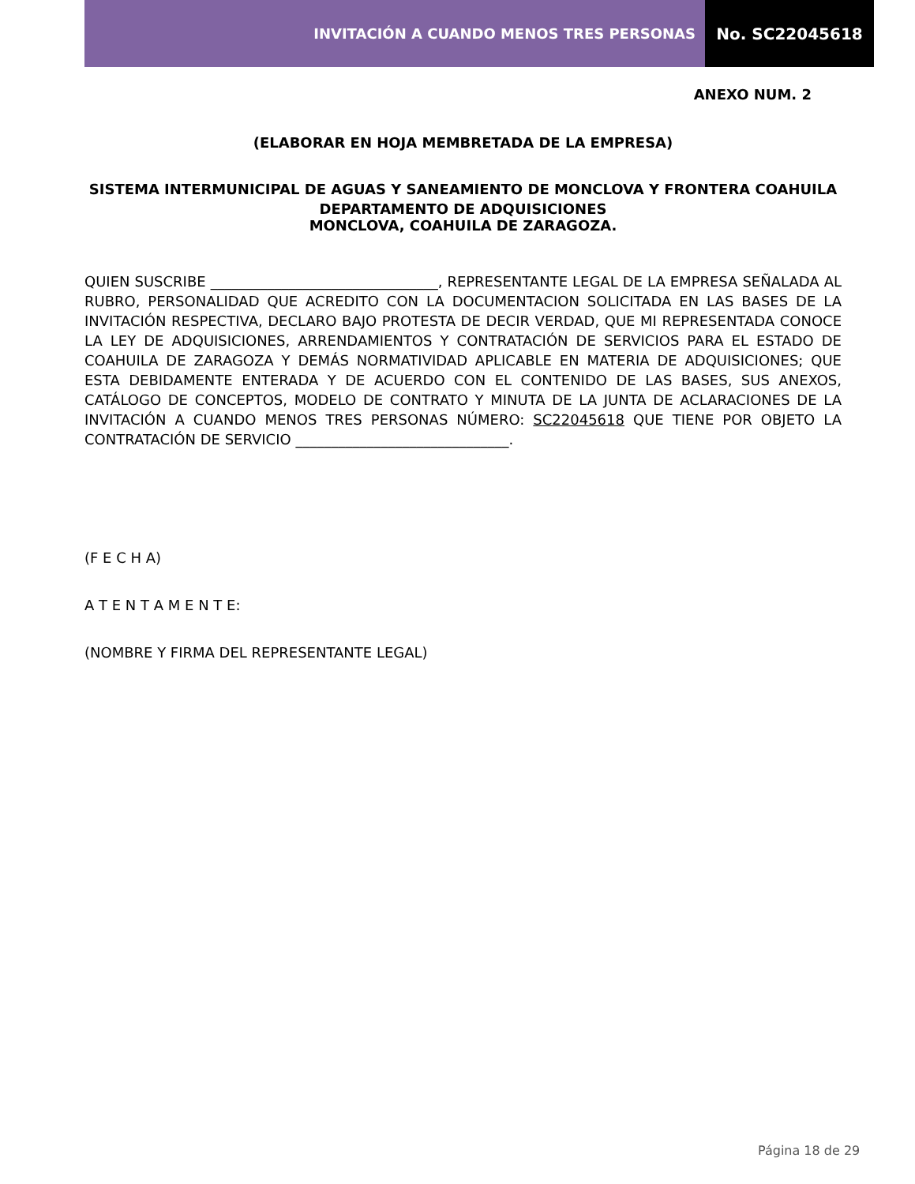INVITACIÓN A CUANDO MENOS TRES PERSONAS
No. SC22045618
ANEXO NUM. 2
(ELABORAR EN HOJA MEMBRETADA DE LA EMPRESA)
SISTEMA INTERMUNICIPAL DE AGUAS Y SANEAMIENTO DE MONCLOVA Y FRONTERA COAHUILA
DEPARTAMENTO DE ADQUISICIONES
MONCLOVA, COAHUILA DE ZARAGOZA.
QUIEN SUSCRIBE ________________________________, REPRESENTANTE LEGAL DE LA EMPRESA SEÑALADA AL RUBRO, PERSONALIDAD QUE ACREDITO CON LA DOCUMENTACION SOLICITADA EN LAS BASES DE LA INVITACIÓN RESPECTIVA, DECLARO BAJO PROTESTA DE DECIR VERDAD, QUE MI REPRESENTADA CONOCE LA LEY DE ADQUISICIONES, ARRENDAMIENTOS Y CONTRATACIÓN DE SERVICIOS PARA EL ESTADO DE COAHUILA DE ZARAGOZA Y DEMÁS NORMATIVIDAD APLICABLE EN MATERIA DE ADQUISICIONES; QUE ESTA DEBIDAMENTE ENTERADA Y DE ACUERDO CON EL CONTENIDO DE LAS BASES, SUS ANEXOS, CATÁLOGO DE CONCEPTOS, MODELO DE CONTRATO Y MINUTA DE LA JUNTA DE ACLARACIONES DE LA INVITACIÓN A CUANDO MENOS TRES PERSONAS NÚMERO: SC22045618 QUE TIENE POR OBJETO LA CONTRATACIÓN DE SERVICIO ______________________________.
(F E C H A)
A T E N T A M E N T E:
(NOMBRE Y FIRMA DEL REPRESENTANTE LEGAL)
Página 18 de 29